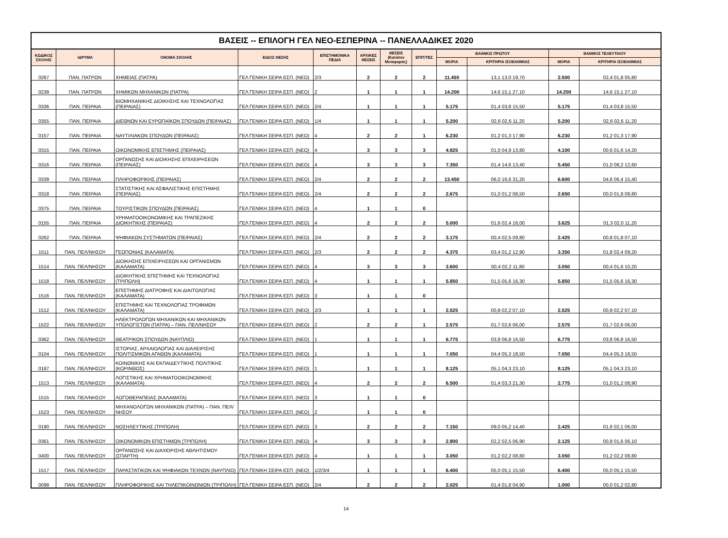| ΒΑΣΕΙΣ -- ΕΠΙΛΟΓΗ ΓΕΛ ΝΕΟ-ΕΣΠΕΡΙΝΑ -- ΠΑΝΕΛΛΑΔΙΚΕΣ 2020 | | | | | | | | | | | |
| --- | --- | --- | --- | --- | --- | --- | --- | --- | --- | --- | --- |
| ΚΩΔΙΚΟΣ ΣΧΟΛΗΣ | ΙΔΡΥΜΑ | ΟΝΟΜΑ ΣΧΟΛΗΣ | ΕΙΔΟΣ ΘΕΣΗΣ | ΕΠΙΣΤΗΜΟΝΙΚΑ ΠΕΔΙΑ | ΑΡΧΙΚΕΣ ΘΕΣΕΙΣ | ΘΕΣΕΙΣ (Κατόπιν Μεταφοράς) | ΕΠΙΤ/ΤΕΣ | ΒΑΘΜΟΣ ΠΡΩΤΟΥ | | ΒΑΘΜΟΣ ΤΕΛΕΥΤΑΙΟΥ | |
| | | | | | | | | ΜΟΡΙΑ | ΚΡΙΤΗΡΙΑ ΙΣΟΒΑΘΜΙΑΣ | ΜΟΡΙΑ | ΚΡΙΤΗΡΙΑ ΙΣΟΒΑΘΜΙΑΣ |
| 0267 | ΠΑΝ. ΠΑΤΡΩΝ | ΧΗΜΕΙΑΣ (ΠΑΤΡΑ) | ΓΕΛ ΓΕΝΙΚΗ ΣΕΙΡΑ ΕΣΠ. (ΝΕΟ) | 2/3 | 2 | 2 | 2 | 11.450 | 13,1 13,0 19,70 | 2.500 | 02,4 01,8 05,80 |
| 0239 | ΠΑΝ. ΠΑΤΡΩΝ | ΧΗΜΙΚΩΝ ΜΗΧΑΝΙΚΩΝ (ΠΑΤΡΑ) | ΓΕΛ ΓΕΝΙΚΗ ΣΕΙΡΑ ΕΣΠ. (ΝΕΟ) | 2 | 1 | 1 | 1 | 14.200 | 14,6 15,1 27,10 | 14.200 | 14,6 15,1 27,10 |
| 0336 | ΠΑΝ. ΠΕΙΡΑΙΑ | ΒΙΟΜΗΧΑΝΙΚΗΣ ΔΙΟΙΚΗΣΗΣ ΚΑΙ ΤΕΧΝΟΛΟΓΙΑΣ (ΠΕΙΡΑΙΑΣ) | ΓΕΛ ΓΕΝΙΚΗ ΣΕΙΡΑ ΕΣΠ. (ΝΕΟ) | 2/4 | 1 | 1 | 1 | 5.175 | 01,4 03,8 15,50 | 5.175 | 01,4 03,8 15,50 |
| 0355 | ΠΑΝ. ΠΕΙΡΑΙΑ | ΔΙΕΘΝΩΝ ΚΑΙ ΕΥΡΩΠΑΪΚΩΝ ΣΠΟΥΔΩΝ (ΠΕΙΡΑΙΑΣ) | ΓΕΛ ΓΕΝΙΚΗ ΣΕΙΡΑ ΕΣΠ. (ΝΕΟ) | 1/4 | 1 | 1 | 1 | 5.200 | 02,6 02,6 11,20 | 5.200 | 02,6 02,6 11,20 |
| 0157 | ΠΑΝ. ΠΕΙΡΑΙΑ | ΝΑΥΤΙΛΙΑΚΩΝ ΣΠΟΥΔΩΝ (ΠΕΙΡΑΙΑΣ) | ΓΕΛ ΓΕΝΙΚΗ ΣΕΙΡΑ ΕΣΠ. (ΝΕΟ) | 4 | 2 | 2 | 1 | 6.230 | 01,2 01,3 17,90 | 6.230 | 01,2 01,3 17,90 |
| 0315 | ΠΑΝ. ΠΕΙΡΑΙΑ | ΟΙΚΟΝΟΜΙΚΗΣ ΕΠΙΣΤΗΜΗΣ (ΠΕΙΡΑΙΑΣ) | ΓΕΛ ΓΕΝΙΚΗ ΣΕΙΡΑ ΕΣΠ. (ΝΕΟ) | 4 | 3 | 3 | 3 | 4.925 | 01,0 04,9 13,80 | 4.100 | 00,6 01,6 14,20 |
| 0316 | ΠΑΝ. ΠΕΙΡΑΙΑ | ΟΡΓΑΝΩΣΗΣ ΚΑΙ ΔΙΟΙΚΗΣΗΣ ΕΠΙΧΕΙΡΗΣΕΩΝ (ΠΕΙΡΑΙΑΣ) | ΓΕΛ ΓΕΝΙΚΗ ΣΕΙΡΑ ΕΣΠ. (ΝΕΟ) | 4 | 3 | 3 | 3 | 7.350 | 01,4 14,6 13,40 | 5.450 | 01,0 08,2 12,60 |
| 0339 | ΠΑΝ. ΠΕΙΡΑΙΑ | ΠΛΗΡΟΦΟΡΙΚΗΣ (ΠΕΙΡΑΙΑΣ) | ΓΕΛ ΓΕΝΙΚΗ ΣΕΙΡΑ ΕΣΠ. (ΝΕΟ) | 2/4 | 2 | 2 | 2 | 13.450 | 06,0 16,6 31,20 | 6.600 | 04,6 06,4 15,40 |
| 0318 | ΠΑΝ. ΠΕΙΡΑΙΑ | ΣΤΑΤΙΣΤΙΚΗΣ ΚΑΙ ΑΣΦΑΛΙΣΤΙΚΗΣ ΕΠΙΣΤΗΜΗΣ (ΠΕΙΡΑΙΑΣ) | ΓΕΛ ΓΕΝΙΚΗ ΣΕΙΡΑ ΕΣΠ. (ΝΕΟ) | 2/4 | 2 | 2 | 2 | 2.675 | 01,0 01,2 08,50 | 2.650 | 00,0 01,8 08,80 |
| 0375 | ΠΑΝ. ΠΕΙΡΑΙΑ | ΤΟΥΡΙΣΤΙΚΩΝ ΣΠΟΥΔΩΝ (ΠΕΙΡΑΙΑΣ) | ΓΕΛ ΓΕΝΙΚΗ ΣΕΙΡΑ ΕΣΠ. (ΝΕΟ) | 4 | 1 | 1 | 0 | | | | |
| 0155 | ΠΑΝ. ΠΕΙΡΑΙΑ | ΧΡΗΜΑΤΟΟΙΚΟΝΟΜΙΚΗΣ ΚΑΙ ΤΡΑΠΕΖΙΚΗΣ ΔΙΟΙΚΗΤΙΚΗΣ (ΠΕΙΡΑΙΑΣ) | ΓΕΛ ΓΕΝΙΚΗ ΣΕΙΡΑ ΕΣΠ. (ΝΕΟ) | 4 | 2 | 2 | 2 | 5.000 | 01,6 02,4 16,00 | 3.625 | 01,3 02,0 11,20 |
| 0262 | ΠΑΝ. ΠΕΙΡΑΙΑ | ΨΗΦΙΑΚΩΝ ΣΥΣΤΗΜΑΤΩΝ (ΠΕΙΡΑΙΑΣ) | ΓΕΛ ΓΕΝΙΚΗ ΣΕΙΡΑ ΕΣΠ. (ΝΕΟ) | 2/4 | 2 | 2 | 2 | 3.175 | 00,4 02,5 09,80 | 2.425 | 00,8 01,8 07,10 |
| 1511 | ΠΑΝ. ΠΕΛ/ΝΗΣΟΥ | ΓΕΩΠΟΝΙΑΣ (ΚΑΛΑΜΑΤΑ) | ΓΕΛ ΓΕΝΙΚΗ ΣΕΙΡΑ ΕΣΠ. (ΝΕΟ) | 2/3 | 2 | 2 | 2 | 4.375 | 03,4 01,2 12,90 | 3.350 | 01,8 02,4 09,20 |
| 1514 | ΠΑΝ. ΠΕΛ/ΝΗΣΟΥ | ΔΙΟΙΚΗΣΗΣ ΕΠΙΧΕΙΡΗΣΕΩΝ ΚΑΙ ΟΡΓΑΝΙΣΜΩΝ (ΚΑΛΑΜΑΤΑ) | ΓΕΛ ΓΕΝΙΚΗ ΣΕΙΡΑ ΕΣΠ. (ΝΕΟ) | 4 | 3 | 3 | 3 | 3.600 | 00,4 02,2 11,80 | 3.050 | 00,4 01,6 10,20 |
| 1518 | ΠΑΝ. ΠΕΛ/ΝΗΣΟΥ | ΔΙΟΙΚΗΤΙΚΗΣ ΕΠΙΣΤΗΜΗΣ ΚΑΙ ΤΕΧΝΟΛΟΓΙΑΣ (ΤΡΙΠΟΛΗ) | ΓΕΛ ΓΕΝΙΚΗ ΣΕΙΡΑ ΕΣΠ. (ΝΕΟ) | 4 | 1 | 1 | 1 | 5.850 | 01,5 05,6 16,30 | 5.850 | 01,5 05,6 16,30 |
| 1516 | ΠΑΝ. ΠΕΛ/ΝΗΣΟΥ | ΕΠΙΣΤΗΜΗΣ ΔΙΑΤΡΟΦΗΣ ΚΑΙ ΔΙΑΙΤΟΛΟΓΙΑΣ (ΚΑΛΑΜΑΤΑ) | ΓΕΛ ΓΕΝΙΚΗ ΣΕΙΡΑ ΕΣΠ. (ΝΕΟ) | 3 | 1 | 1 | 0 | | | | |
| 1512 | ΠΑΝ. ΠΕΛ/ΝΗΣΟΥ | ΕΠΙΣΤΗΜΗΣ ΚΑΙ ΤΕΧΝΟΛΟΓΙΑΣ ΤΡΟΦΙΜΩΝ (ΚΑΛΑΜΑΤΑ) | ΓΕΛ ΓΕΝΙΚΗ ΣΕΙΡΑ ΕΣΠ. (ΝΕΟ) | 2/3 | 1 | 1 | 1 | 2.525 | 00,8 02,2 07,10 | 2.525 | 00,8 02,2 07,10 |
| 1522 | ΠΑΝ. ΠΕΛ/ΝΗΣΟΥ | ΗΛΕΚΤΡΟΛΟΓΩΝ ΜΗΧΑΝΙΚΩΝ ΚΑΙ ΜΗΧΑΝΙΚΩΝ ΥΠΟΛΟΓΙΣΤΩΝ (ΠΑΤΡΑ) – ΠΑΝ. ΠΕΛ/ΝΗΣΟΥ | ΓΕΛ ΓΕΝΙΚΗ ΣΕΙΡΑ ΕΣΠ. (ΝΕΟ) | 2 | 2 | 2 | 1 | 2.575 | 01,7 02,6 06,00 | 2.575 | 01,7 02,6 06,00 |
| 0362 | ΠΑΝ. ΠΕΛ/ΝΗΣΟΥ | ΘΕΑΤΡΙΚΩΝ ΣΠΟΥΔΩΝ (ΝΑΥΠΛΙΟ) | ΓΕΛ ΓΕΝΙΚΗ ΣΕΙΡΑ ΕΣΠ. (ΝΕΟ) | 1 | 1 | 1 | 1 | 6.775 | 03,8 06,8 16,50 | 6.775 | 03,8 06,8 16,50 |
| 0104 | ΠΑΝ. ΠΕΛ/ΝΗΣΟΥ | ΙΣΤΟΡΙΑΣ, ΑΡΧΑΙΟΛΟΓΙΑΣ ΚΑΙ ΔΙΑΧΕΙΡΙΣΗΣ ΠΟΛΙΤΙΣΜΙΚΩΝ ΑΓΑΘΩΝ (ΚΑΛΑΜΑΤΑ) | ΓΕΛ ΓΕΝΙΚΗ ΣΕΙΡΑ ΕΣΠ. (ΝΕΟ) | 1 | 1 | 1 | 1 | 7.050 | 04,4 05,3 18,50 | 7.050 | 04,4 05,3 18,50 |
| 0187 | ΠΑΝ. ΠΕΛ/ΝΗΣΟΥ | ΚΟΙΝΩΝΙΚΗΣ ΚΑΙ ΕΚΠΑΙΔΕΥΤΙΚΗΣ ΠΟΛΙΤΙΚΗΣ (ΚΟΡΙΝΘΟΣ) | ΓΕΛ ΓΕΝΙΚΗ ΣΕΙΡΑ ΕΣΠ. (ΝΕΟ) | 1 | 1 | 1 | 1 | 8.125 | 05,1 04,3 23,10 | 8.125 | 05,1 04,3 23,10 |
| 1513 | ΠΑΝ. ΠΕΛ/ΝΗΣΟΥ | ΛΟΓΙΣΤΙΚΗΣ ΚΑΙ ΧΡΗΜΑΤΟΟΙΚΟΝΟΜΙΚΗΣ (ΚΑΛΑΜΑΤΑ) | ΓΕΛ ΓΕΝΙΚΗ ΣΕΙΡΑ ΕΣΠ. (ΝΕΟ) | 4 | 2 | 2 | 2 | 6.500 | 01,4 03,3 21,30 | 2.775 | 01,0 01,2 08,90 |
| 1515 | ΠΑΝ. ΠΕΛ/ΝΗΣΟΥ | ΛΟΓΟΘΕΡΑΠΕΙΑΣ (ΚΑΛΑΜΑΤΑ) | ΓΕΛ ΓΕΝΙΚΗ ΣΕΙΡΑ ΕΣΠ. (ΝΕΟ) | 3 | 1 | 1 | 0 | | | | |
| 1523 | ΠΑΝ. ΠΕΛ/ΝΗΣΟΥ | ΜΗΧΑΝΟΛΟΓΩΝ ΜΗΧΑΝΙΚΩΝ (ΠΑΤΡΑ) – ΠΑΝ. ΠΕΛ/ΝΗΣΟΥ | ΓΕΛ ΓΕΝΙΚΗ ΣΕΙΡΑ ΕΣΠ. (ΝΕΟ) | 2 | 1 | 1 | 0 | | | | |
| 0190 | ΠΑΝ. ΠΕΛ/ΝΗΣΟΥ | ΝΟΣΗΛΕΥΤΙΚΗΣ (ΤΡΙΠΟΛΗ) | ΓΕΛ ΓΕΝΙΚΗ ΣΕΙΡΑ ΕΣΠ. (ΝΕΟ) | 3 | 2 | 2 | 2 | 7.150 | 09,0 05,2 14,40 | 2.425 | 01,6 02,1 06,00 |
| 0361 | ΠΑΝ. ΠΕΛ/ΝΗΣΟΥ | ΟΙΚΟΝΟΜΙΚΩΝ ΕΠΙΣΤΗΜΩΝ (ΤΡΙΠΟΛΗ) | ΓΕΛ ΓΕΝΙΚΗ ΣΕΙΡΑ ΕΣΠ. (ΝΕΟ) | 4 | 3 | 3 | 3 | 2.900 | 02,2 02,5 06,90 | 2.125 | 00,8 01,6 06,10 |
| 0400 | ΠΑΝ. ΠΕΛ/ΝΗΣΟΥ | ΟΡΓΑΝΩΣΗΣ ΚΑΙ ΔΙΑΧΕΙΡΙΣΗΣ ΑΘΛΗΤΙΣΜΟΥ (ΣΠΑΡΤΗ) | ΓΕΛ ΓΕΝΙΚΗ ΣΕΙΡΑ ΕΣΠ. (ΝΕΟ) | 4 | 1 | 1 | 1 | 3.050 | 01,2 02,2 08,80 | 3.050 | 01,2 02,2 08,80 |
| 1517 | ΠΑΝ. ΠΕΛ/ΝΗΣΟΥ | ΠΑΡΑΣΤΑΤΙΚΩΝ ΚΑΙ ΨΗΦΙΑΚΩΝ ΤΕΧΝΩΝ (ΝΑΥΠΛΙΟ) | ΓΕΛ ΓΕΝΙΚΗ ΣΕΙΡΑ ΕΣΠ. (ΝΕΟ) | 1/2/3/4 | 1 | 1 | 1 | 6.400 | 05,0 05,1 15,50 | 6.400 | 05,0 05,1 15,50 |
| 0098 | ΠΑΝ. ΠΕΛ/ΝΗΣΟΥ | ΠΛΗΡΟΦΟΡΙΚΗΣ ΚΑΙ ΤΗΛΕΠΙΚΟΙΝΩΝΙΩΝ (ΤΡΙΠΟΛΗ) | ΓΕΛ ΓΕΝΙΚΗ ΣΕΙΡΑ ΕΣΠ. (ΝΕΟ) | 2/4 | 2 | 2 | 2 | 2.025 | 01,4 01,8 04,90 | 1.000 | 00,0 01,2 02,80 |
14